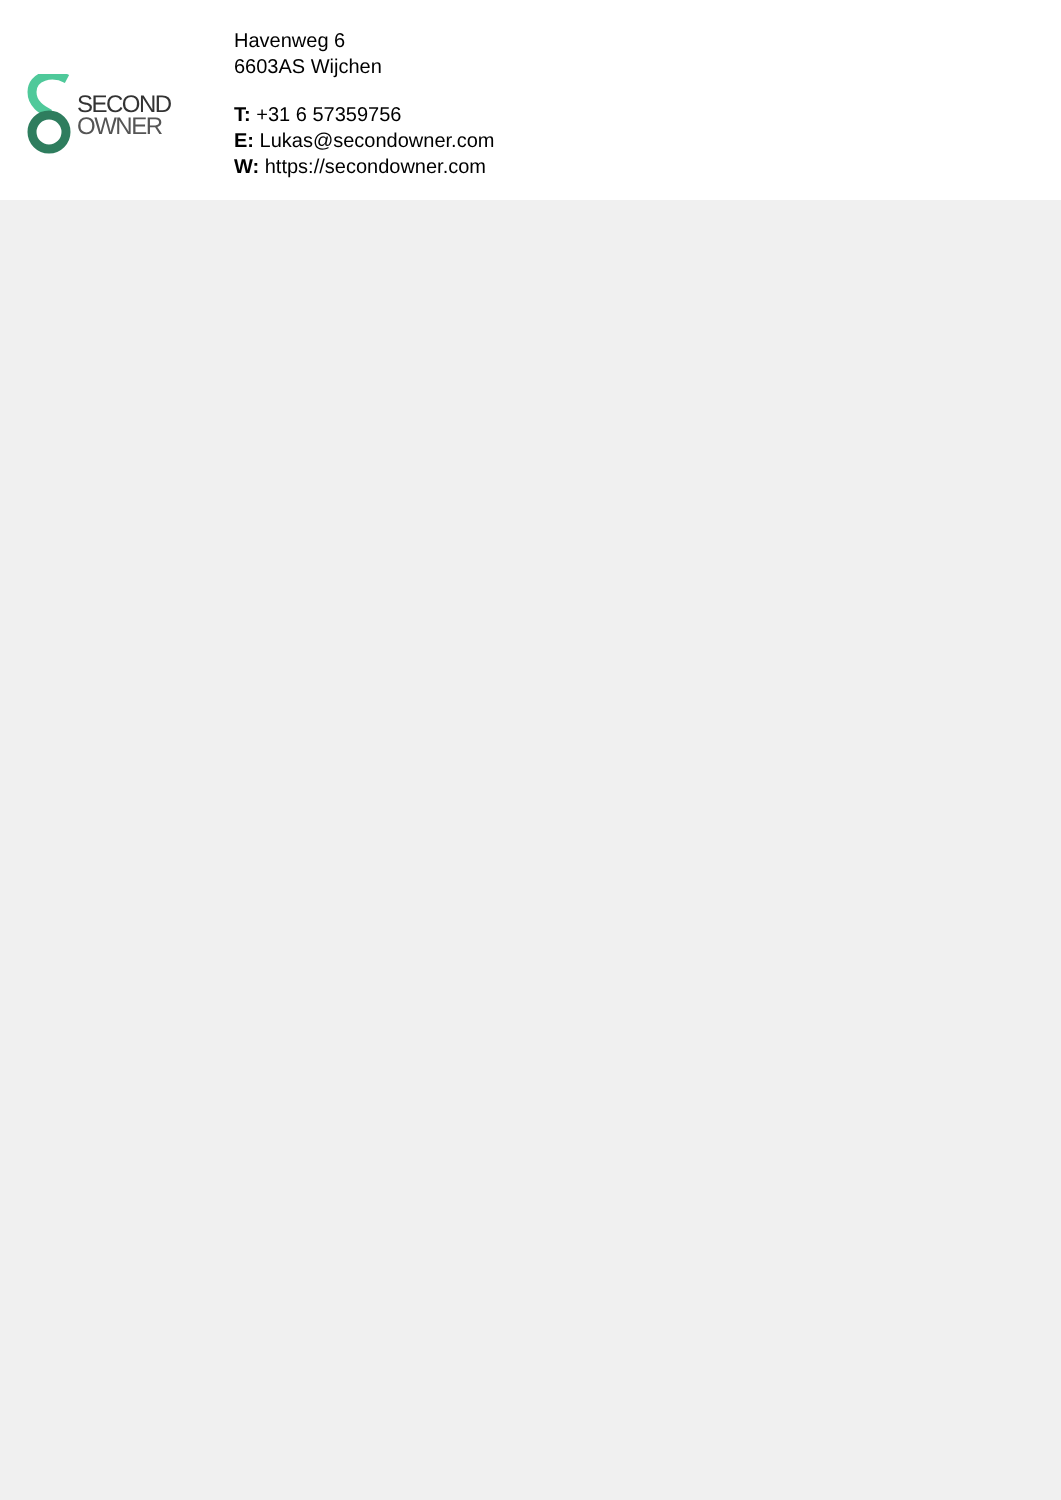SECOND
OWNER
Havenweg 6
6603AS Wijchen
T: +31 6 57359756
E: Lukas@secondowner.com
W: https://secondowner.com